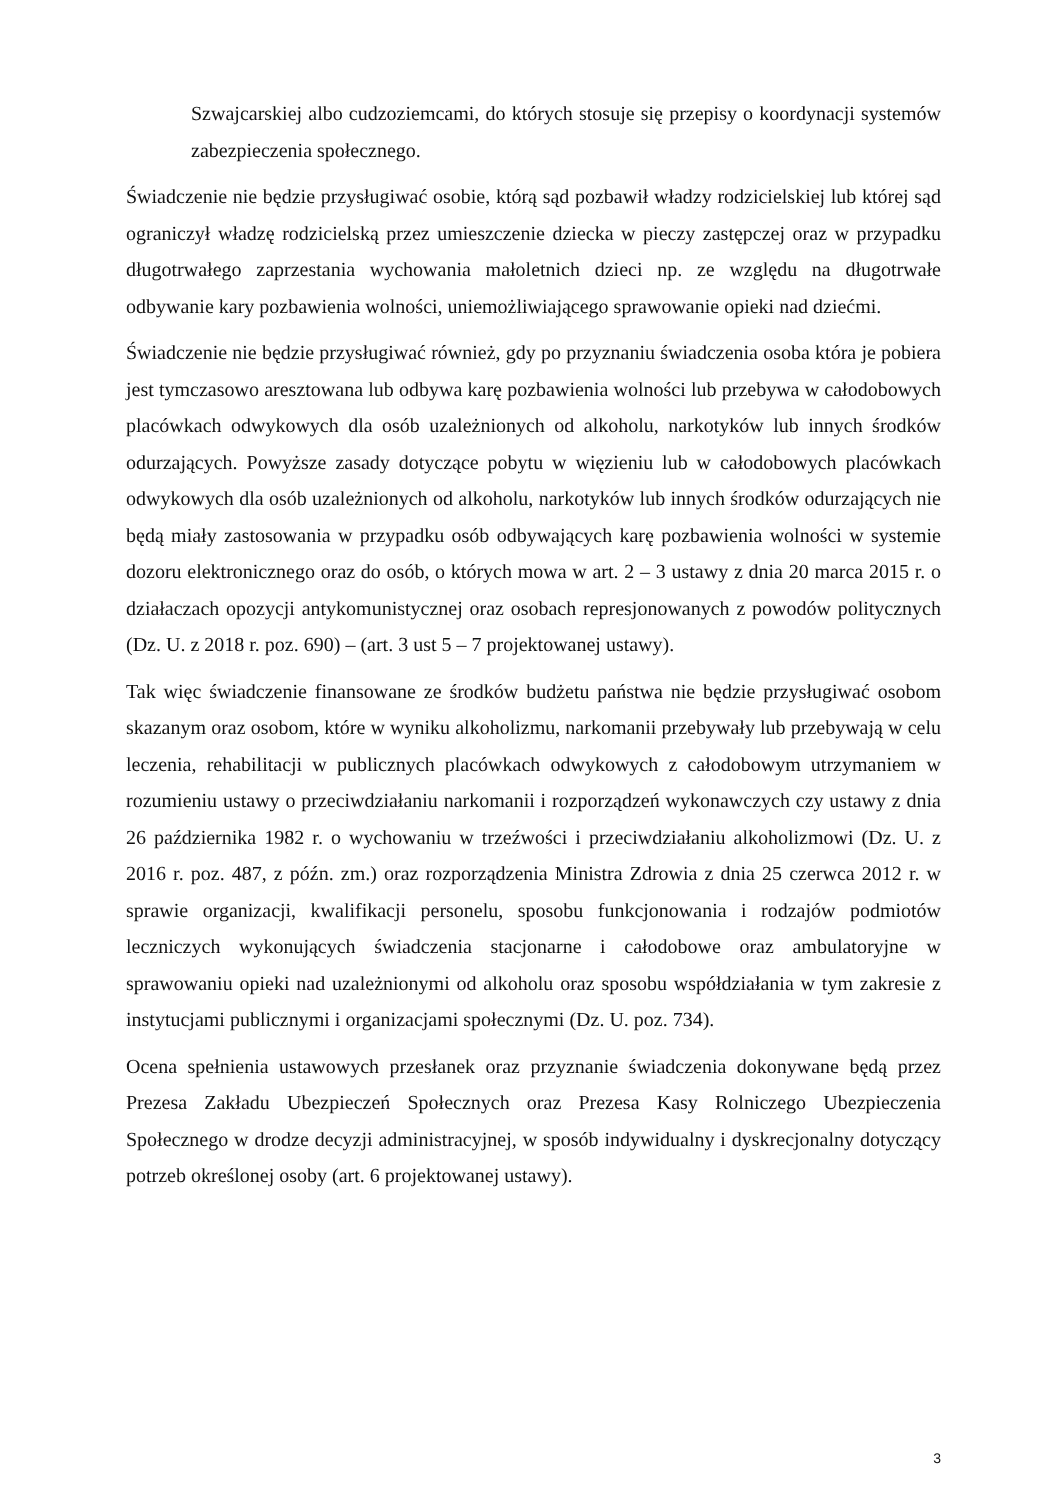Szwajcarskiej albo cudzoziemcami, do których stosuje się przepisy o koordynacji systemów zabezpieczenia społecznego.
Świadczenie nie będzie przysługiwać osobie, którą sąd pozbawił władzy rodzicielskiej lub której sąd ograniczył władzę rodzicielską przez umieszczenie dziecka w pieczy zastępczej oraz w przypadku długotrwałego zaprzestania wychowania małoletnich dzieci np. ze względu na długotrwałe odbywanie kary pozbawienia wolności, uniemożliwiającego sprawowanie opieki nad dziećmi.
Świadczenie nie będzie przysługiwać również, gdy po przyznaniu świadczenia osoba która je pobiera jest tymczasowo aresztowana lub odbywa karę pozbawienia wolności lub przebywa w całodobowych placówkach odwykowych dla osób uzależnionych od alkoholu, narkotyków lub innych środków odurzających. Powyższe zasady dotyczące pobytu w więzieniu lub w całodobowych placówkach odwykowych dla osób uzależnionych od alkoholu, narkotyków lub innych środków odurzających nie będą miały zastosowania w przypadku osób odbywających karę pozbawienia wolności w systemie dozoru elektronicznego oraz do osób, o których mowa w art. 2 – 3 ustawy z dnia 20 marca 2015 r. o działaczach opozycji antykomunistycznej oraz osobach represjonowanych z powodów politycznych (Dz. U. z 2018 r. poz. 690) – (art. 3 ust 5 – 7 projektowanej ustawy).
Tak więc świadczenie finansowane ze środków budżetu państwa nie będzie przysługiwać osobom skazanym oraz osobom, które w wyniku alkoholizmu, narkomanii przebywały lub przebywają w celu leczenia, rehabilitacji w publicznych placówkach odwykowych z całodobowym utrzymaniem w rozumieniu ustawy o przeciwdziałaniu narkomanii i rozporządzeń wykonawczych czy ustawy z dnia 26 października 1982 r. o wychowaniu w trzeźwości i przeciwdziałaniu alkoholizmowi (Dz. U. z 2016 r. poz. 487, z późn. zm.) oraz rozporządzenia Ministra Zdrowia z dnia 25 czerwca 2012 r. w sprawie organizacji, kwalifikacji personelu, sposobu funkcjonowania i rodzajów podmiotów leczniczych wykonujących świadczenia stacjonarne i całodobowe oraz ambulatoryjne w sprawowaniu opieki nad uzależnionymi od alkoholu oraz sposobu współdziałania w tym zakresie z instytucjami publicznymi i organizacjami społecznymi (Dz. U. poz. 734).
Ocena spełnienia ustawowych przesłanek oraz przyznanie świadczenia dokonywane będą przez Prezesa Zakładu Ubezpieczeń Społecznych oraz Prezesa Kasy Rolniczego Ubezpieczenia Społecznego w drodze decyzji administracyjnej, w sposób indywidualny i dyskrecjonalny dotyczący potrzeb określonej osoby (art. 6 projektowanej ustawy).
3